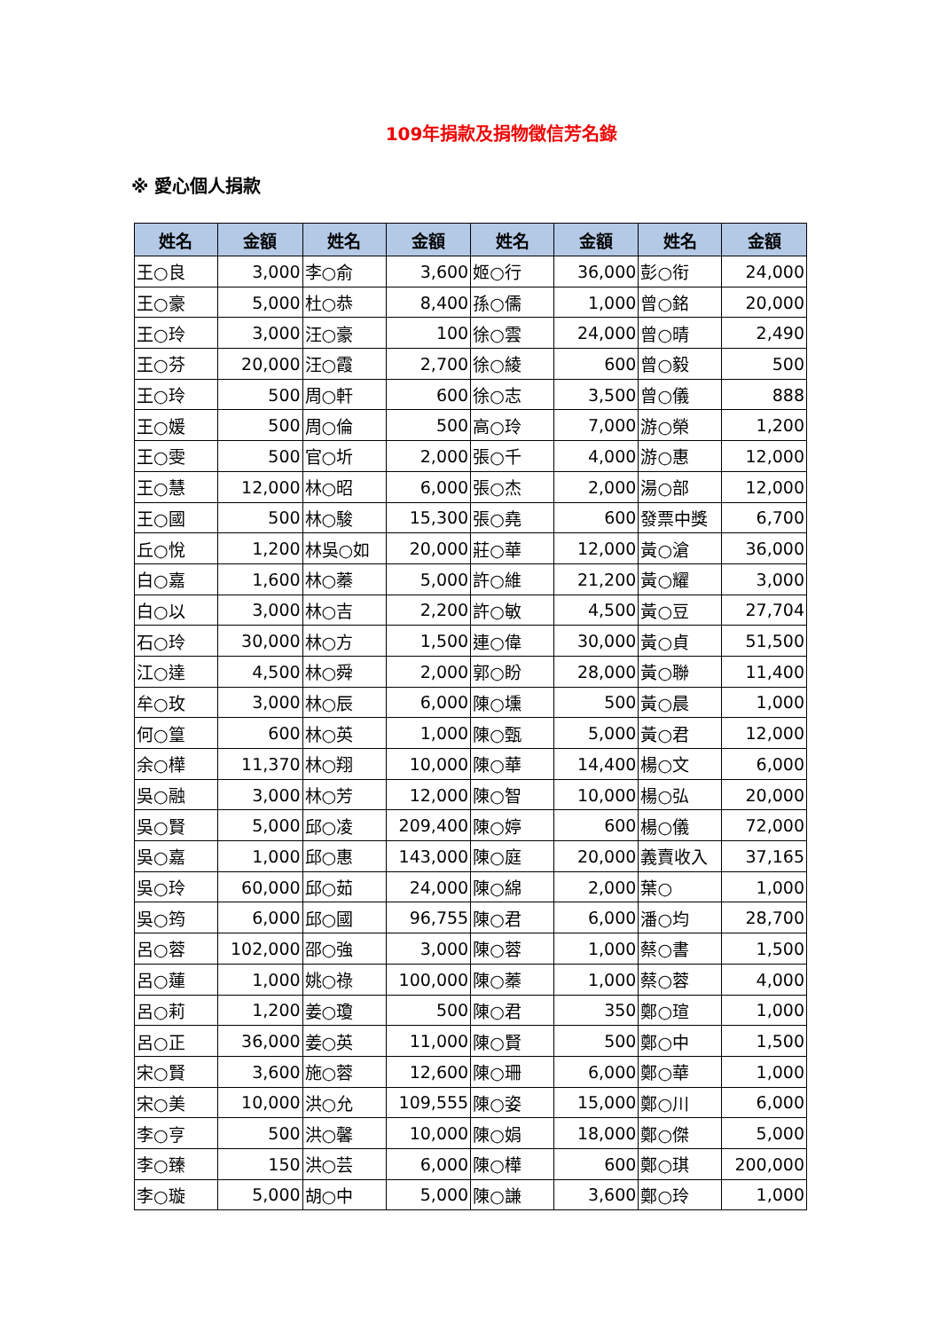109年捐款及捐物徵信芳名錄
※ 愛心個人捐款
| 姓名 | 金額 | 姓名 | 金額 | 姓名 | 金額 | 姓名 | 金額 |
| --- | --- | --- | --- | --- | --- | --- | --- |
| 王○良 | 3,000 | 李○俞 | 3,600 | 姬○行 | 36,000 | 彭○衔 | 24,000 |
| 王○豪 | 5,000 | 杜○恭 | 8,400 | 孫○儒 | 1,000 | 曾○銘 | 20,000 |
| 王○玲 | 3,000 | 汪○豪 | 100 | 徐○雲 | 24,000 | 曾○晴 | 2,490 |
| 王○芬 | 20,000 | 汪○霞 | 2,700 | 徐○綾 | 600 | 曾○毅 | 500 |
| 王○玲 | 500 | 周○軒 | 600 | 徐○志 | 3,500 | 曾○儀 | 888 |
| 王○媛 | 500 | 周○倫 | 500 | 高○玲 | 7,000 | 游○榮 | 1,200 |
| 王○雯 | 500 | 官○圻 | 2,000 | 張○千 | 4,000 | 游○惠 | 12,000 |
| 王○慧 | 12,000 | 林○昭 | 6,000 | 張○杰 | 2,000 | 湯○部 | 12,000 |
| 王○國 | 500 | 林○駿 | 15,300 | 張○堯 | 600 | 發票中獎 | 6,700 |
| 丘○悅 | 1,200 | 林吳○如 | 20,000 | 莊○華 | 12,000 | 黃○滄 | 36,000 |
| 白○嘉 | 1,600 | 林○蓁 | 5,000 | 許○維 | 21,200 | 黃○耀 | 3,000 |
| 白○以 | 3,000 | 林○吉 | 2,200 | 許○敏 | 4,500 | 黃○豆 | 27,704 |
| 石○玲 | 30,000 | 林○方 | 1,500 | 連○偉 | 30,000 | 黃○貞 | 51,500 |
| 江○達 | 4,500 | 林○舜 | 2,000 | 郭○盼 | 28,000 | 黃○聯 | 11,400 |
| 牟○玫 | 3,000 | 林○辰 | 6,000 | 陳○壎 | 500 | 黃○晨 | 1,000 |
| 何○篁 | 600 | 林○英 | 1,000 | 陳○甄 | 5,000 | 黃○君 | 12,000 |
| 余○樺 | 11,370 | 林○翔 | 10,000 | 陳○華 | 14,400 | 楊○文 | 6,000 |
| 吳○融 | 3,000 | 林○芳 | 12,000 | 陳○智 | 10,000 | 楊○弘 | 20,000 |
| 吳○賢 | 5,000 | 邱○凌 | 209,400 | 陳○婷 | 600 | 楊○儀 | 72,000 |
| 吳○嘉 | 1,000 | 邱○惠 | 143,000 | 陳○庭 | 20,000 | 義賣收入 | 37,165 |
| 吳○玲 | 60,000 | 邱○茹 | 24,000 | 陳○綿 | 2,000 | 葉○ | 1,000 |
| 吳○筠 | 6,000 | 邱○國 | 96,755 | 陳○君 | 6,000 | 潘○均 | 28,700 |
| 呂○蓉 | 102,000 | 邵○強 | 3,000 | 陳○蓉 | 1,000 | 蔡○書 | 1,500 |
| 呂○蓮 | 1,000 | 姚○祿 | 100,000 | 陳○蓁 | 1,000 | 蔡○蓉 | 4,000 |
| 呂○莉 | 1,200 | 姜○瓊 | 500 | 陳○君 | 350 | 鄭○瑄 | 1,000 |
| 呂○正 | 36,000 | 姜○英 | 11,000 | 陳○賢 | 500 | 鄭○中 | 1,500 |
| 宋○賢 | 3,600 | 施○蓉 | 12,600 | 陳○珊 | 6,000 | 鄭○華 | 1,000 |
| 宋○美 | 10,000 | 洪○允 | 109,555 | 陳○姿 | 15,000 | 鄭○川 | 6,000 |
| 李○亨 | 500 | 洪○馨 | 10,000 | 陳○娟 | 18,000 | 鄭○傑 | 5,000 |
| 李○臻 | 150 | 洪○芸 | 6,000 | 陳○樺 | 600 | 鄭○琪 | 200,000 |
| 李○璇 | 5,000 | 胡○中 | 5,000 | 陳○謙 | 3,600 | 鄭○玲 | 1,000 |